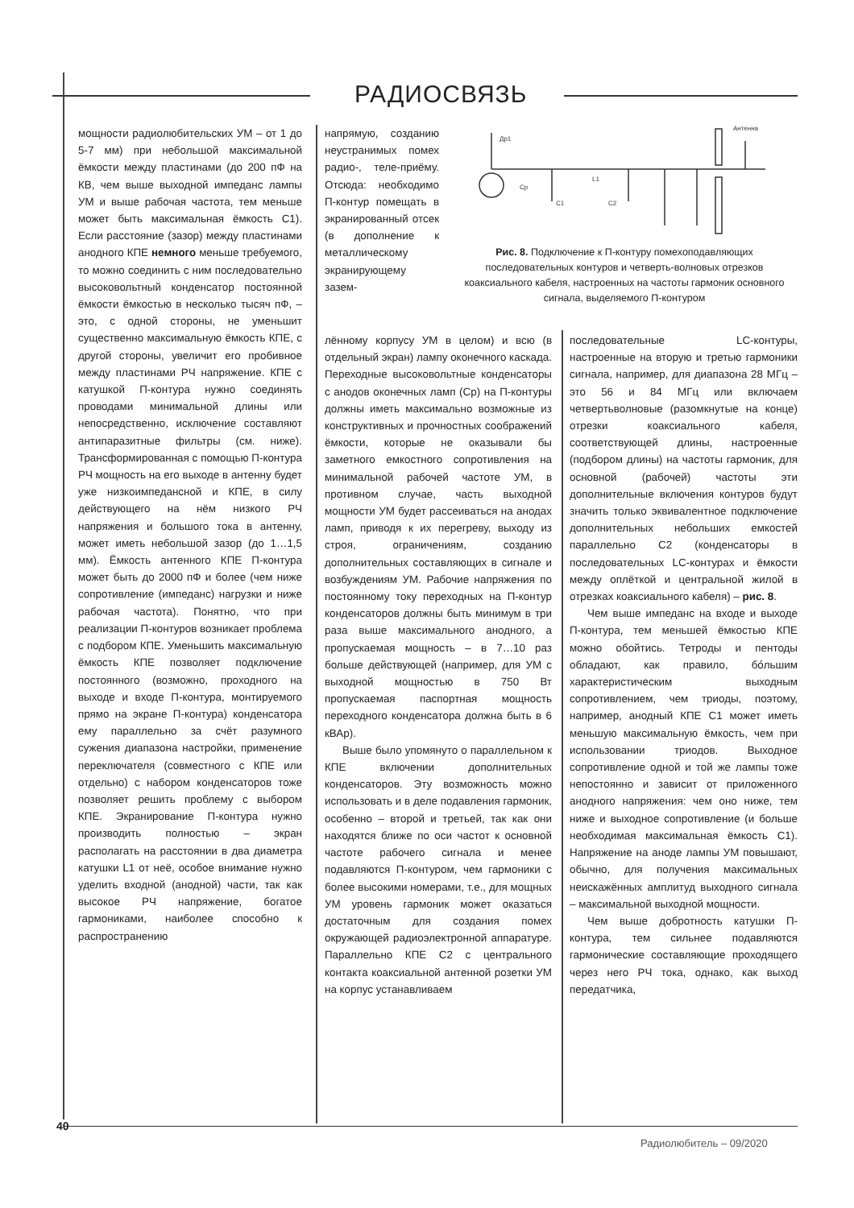РАДИОСВЯЗЬ
мощности радиолюбительских УМ – от 1 до 5-7 мм) при небольшой максимальной ёмкости между пластинами (до 200 пФ на КВ, чем выше выходной импеданс лампы УМ и выше рабочая частота, тем меньше может быть максимальная ёмкость С1). Если расстояние (зазор) между пластинами анодного КПЕ немного меньше требуемого, то можно соединить с ним последовательно высоковольтный конденсатор постоянной ёмкости ёмкостью в несколько тысяч пФ, – это, с одной стороны, не уменьшит существенно максимальную ёмкость КПЕ, с другой стороны, увеличит его пробивное между пластинами РЧ напряжение. КПЕ с катушкой П-контура нужно соединять проводами минимальной длины или непосредственно, исключение составляют антипаразитные фильтры (см. ниже). Трансформированная с помощью П-контура РЧ мощность на его выходе в антенну будет уже низкоимпедансной и КПЕ, в силу действующего на нём низкого РЧ напряжения и большого тока в антенну, может иметь небольшой зазор (до 1…1,5 мм). Ёмкость антенного КПЕ П-контура может быть до 2000 пФ и более (чем ниже сопротивление (импеданс) нагрузки и ниже рабочая частота). Понятно, что при реализации П-контуров возникает проблема с подбором КПЕ. Уменьшить максимальную ёмкость КПЕ позволяет подключение постоянного (возможно, проходного на выходе и входе П-контура, монтируемого прямо на экране П-контура) конденсатора ему параллельно за счёт разумного сужения диапазона настройки, применение переключателя (совместного с КПЕ или отдельно) с набором конденсаторов тоже позволяет решить проблему с выбором КПЕ. Экранирование П-контура нужно производить полностью – экран располагать на расстоянии в два диаметра катушки L1 от неё, особое внимание нужно уделить входной (анодной) части, так как высокое РЧ напряжение, богатое гармониками, наиболее способно к распространению
напрямую, созданию неустранимых помех радио-, теле-приёму. Отсюда: необходимо П-контур помещать в экранированный отсек (в дополнение к металлическому экранирующему зазем-
Др1
Ср
L1
C1
C2
Антенна
Рис. 8. Подключение к П-контуру помехоподавляющих последовательных контуров и четверть-волновых отрезков коаксиального кабеля, настроенных на частоты гармоник основного сигнала, выделяемого П-контуром
лённому корпусу УМ в целом) и всю (в отдельный экран) лампу оконечного каскада. Переходные высоковольтные конденсаторы с анодов оконечных ламп (Ср) на П-контуры должны иметь максимально возможные из конструктивных и прочностных соображений ёмкости, которые не оказывали бы заметного емкостного сопротивления на минимальной рабочей частоте УМ, в противном случае, часть выходной мощности УМ будет рассеиваться на анодах ламп, приводя к их перегреву, выходу из строя, ограничениям, созданию дополнительных составляющих в сигнале и возбуждениям УМ. Рабочие напряжения по постоянному току переходных на П-контур конденсаторов должны быть минимум в три раза выше максимального анодного, а пропускаемая мощность – в 7…10 раз больше действующей (например, для УМ с выходной мощностью в 750 Вт пропускаемая паспортная мощность переходного конденсатора должна быть в 6 кВАр).
Выше было упомянуто о параллельном к КПЕ включении дополнительных конденсаторов. Эту возможность можно использовать и в деле подавления гармоник, особенно – второй и третьей, так как они находятся ближе по оси частот к основной частоте рабочего сигнала и менее подавляются П-контуром, чем гармоники с более высокими номерами, т.е., для мощных УМ уровень гармоник может оказаться достаточным для создания помех окружающей радиоэлектронной аппаратуре. Параллельно КПЕ С2 с центрального контакта коаксиальной антенной розетки УМ на корпус устанавливаем
последовательные LC-контуры, настроенные на вторую и третью гармоники сигнала, например, для диапазона 28 МГц – это 56 и 84 МГц или включаем четвертьволновые (разомкнутые на конце) отрезки коаксиального кабеля, соответствующей длины, настроенные (подбором длины) на частоты гармоник, для основной (рабочей) частоты эти дополнительные включения контуров будут значить только эквивалентное подключение дополнительных небольших емкостей параллельно С2 (конденсаторы в последовательных LC-контурах и ёмкости между оплёткой и центральной жилой в отрезках коаксиального кабеля) – рис. 8.
Чем выше импеданс на входе и выходе П-контура, тем меньшей ёмкостью КПЕ можно обойтись. Тетроды и пентоды обладают, как правило, бо́льшим характеристическим выходным сопротивлением, чем триоды, поэтому, например, анодный КПЕ С1 может иметь меньшую максимальную ёмкость, чем при использовании триодов. Выходное сопротивление одной и той же лампы тоже непостоянно и зависит от приложенного анодного напряжения: чем оно ниже, тем ниже и выходное сопротивление (и больше необходимая максимальная ёмкость С1). Напряжение на аноде лампы УМ повышают, обычно, для получения максимальных неискажённых амплитуд выходного сигнала – максимальной выходной мощности.
Чем выше добротность катушки П-контура, тем сильнее подавляются гармонические составляющие проходящего через него РЧ тока, однако, как выход передатчика,
40
Радиолюбитель – 09/2020